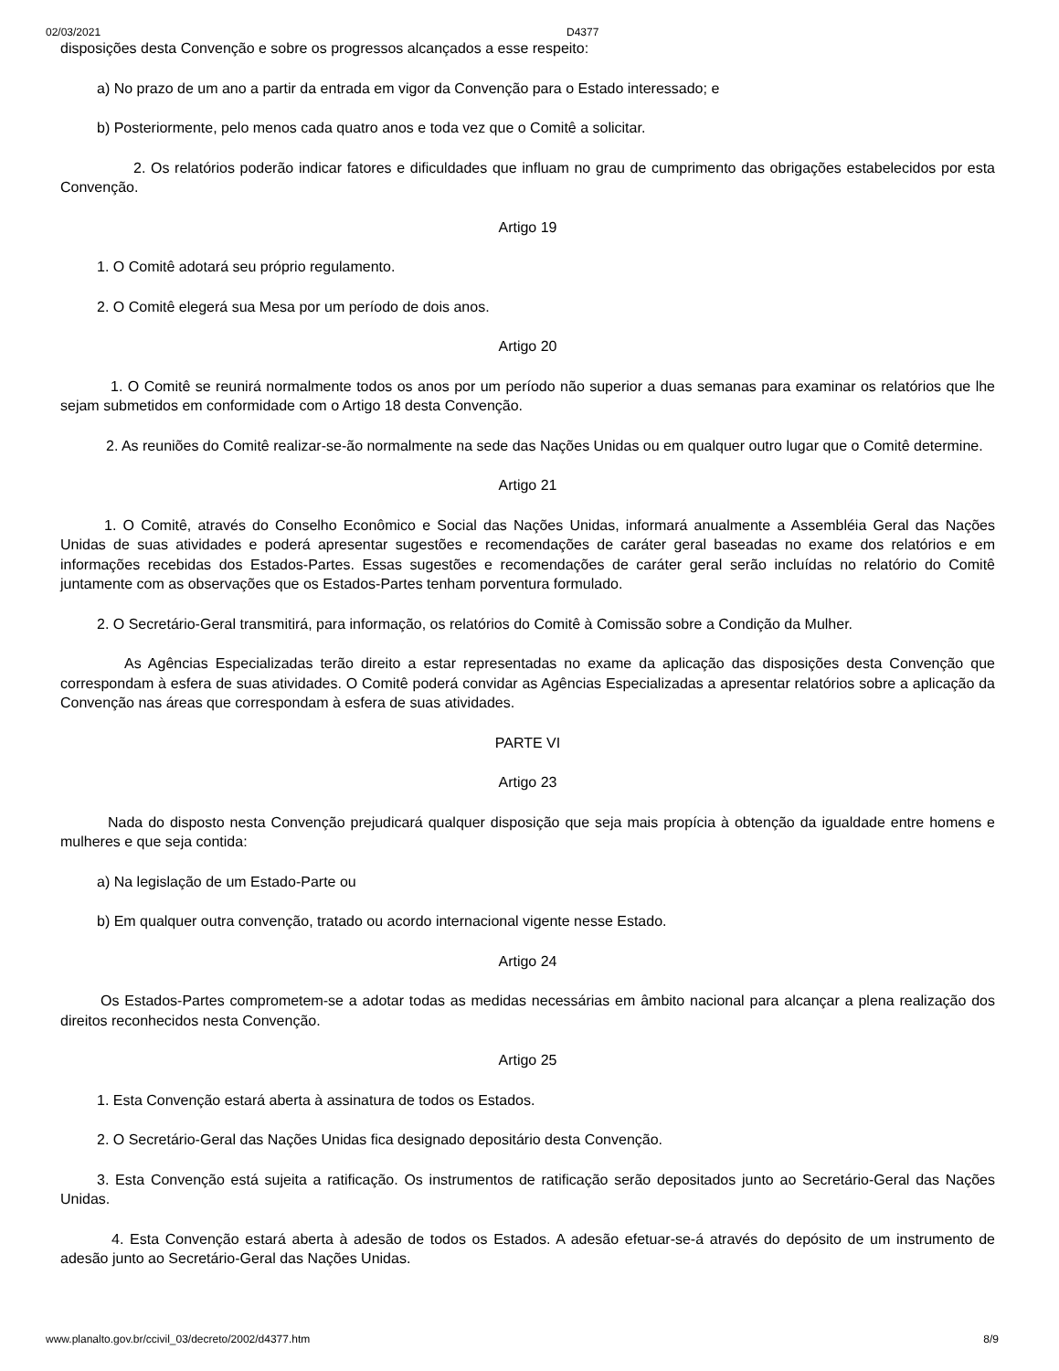02/03/2021 D4377
disposições desta Convenção e sobre os progressos alcançados a esse respeito:
a) No prazo de um ano a partir da entrada em vigor da Convenção para o Estado interessado; e
b) Posteriormente, pelo menos cada quatro anos e toda vez que o Comitê a solicitar.
2. Os relatórios poderão indicar fatores e dificuldades que influam no grau de cumprimento das obrigações estabelecidos por esta Convenção.
Artigo 19
1. O Comitê adotará seu próprio regulamento.
2. O Comitê elegerá sua Mesa por um período de dois anos.
Artigo 20
1. O Comitê se reunirá normalmente todos os anos por um período não superior a duas semanas para examinar os relatórios que lhe sejam submetidos em conformidade com o Artigo 18 desta Convenção.
2. As reuniões do Comitê realizar-se-ão normalmente na sede das Nações Unidas ou em qualquer outro lugar que o Comitê determine.
Artigo 21
1. O Comitê, através do Conselho Econômico e Social das Nações Unidas, informará anualmente a Assembléia Geral das Nações Unidas de suas atividades e poderá apresentar sugestões e recomendações de caráter geral baseadas no exame dos relatórios e em informações recebidas dos Estados-Partes. Essas sugestões e recomendações de caráter geral serão incluídas no relatório do Comitê juntamente com as observações que os Estados-Partes tenham porventura formulado.
2. O Secretário-Geral transmitirá, para informação, os relatórios do Comitê à Comissão sobre a Condição da Mulher.
As Agências Especializadas terão direito a estar representadas no exame da aplicação das disposições desta Convenção que correspondam à esfera de suas atividades. O Comitê poderá convidar as Agências Especializadas a apresentar relatórios sobre a aplicação da Convenção nas áreas que correspondam à esfera de suas atividades.
PARTE VI
Artigo 23
Nada do disposto nesta Convenção prejudicará qualquer disposição que seja mais propícia à obtenção da igualdade entre homens e mulheres e que seja contida:
a) Na legislação de um Estado-Parte ou
b) Em qualquer outra convenção, tratado ou acordo internacional vigente nesse Estado.
Artigo 24
Os Estados-Partes comprometem-se a adotar todas as medidas necessárias em âmbito nacional para alcançar a plena realização dos direitos reconhecidos nesta Convenção.
Artigo 25
1. Esta Convenção estará aberta à assinatura de todos os Estados.
2. O Secretário-Geral das Nações Unidas fica designado depositário desta Convenção.
3. Esta Convenção está sujeita a ratificação. Os instrumentos de ratificação serão depositados junto ao Secretário-Geral das Nações Unidas.
4. Esta Convenção estará aberta à adesão de todos os Estados. A adesão efetuar-se-á através do depósito de um instrumento de adesão junto ao Secretário-Geral das Nações Unidas.
www.planalto.gov.br/ccivil_03/decreto/2002/d4377.htm 8/9